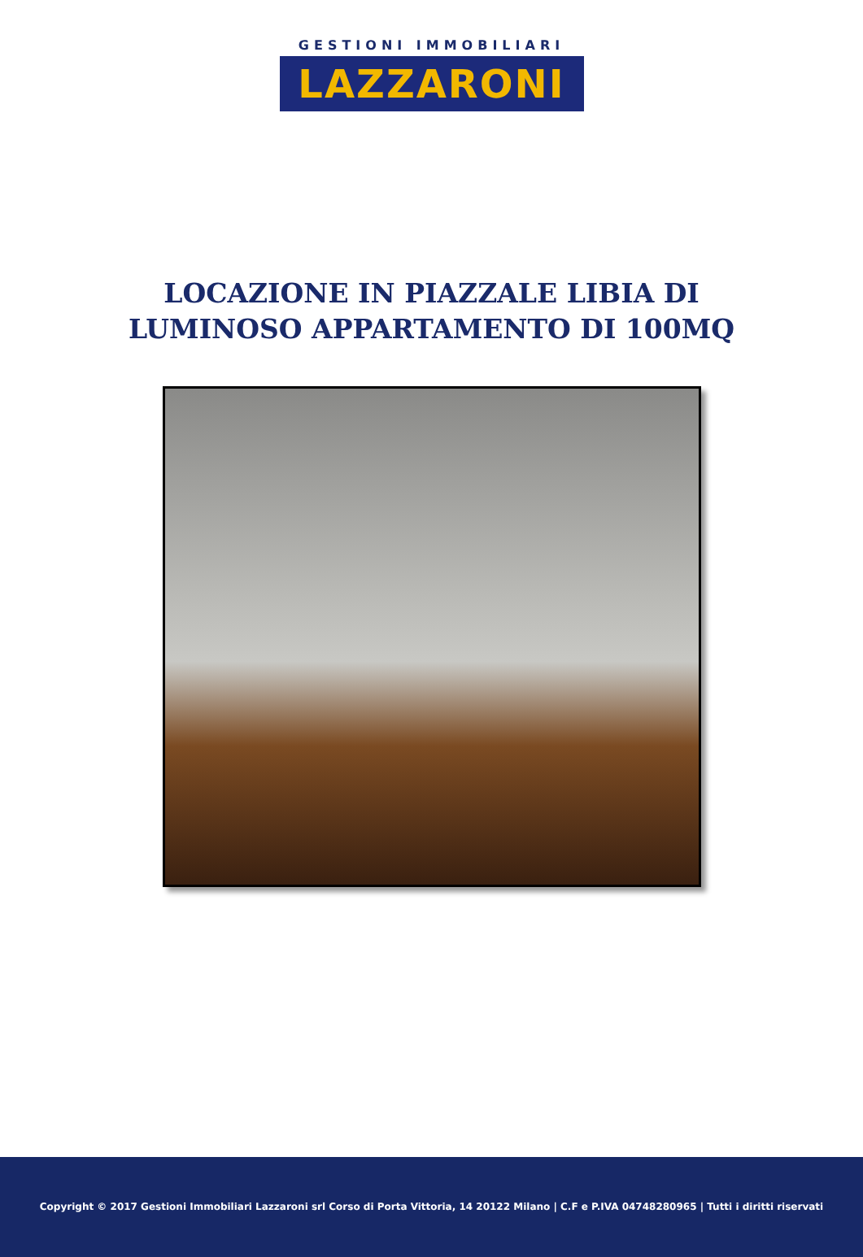GESTIONI IMMOBILIARI
LAZZARONI
LOCAZIONE IN PIAZZALE LIBIA DI LUMINOSO APPARTAMENTO DI 100MQ
Copyright © 2017 Gestioni Immobiliari Lazzaroni srl Corso di Porta Vittoria, 14 20122 Milano | C.F e P.IVA 04748280965 | Tutti i diritti riservati